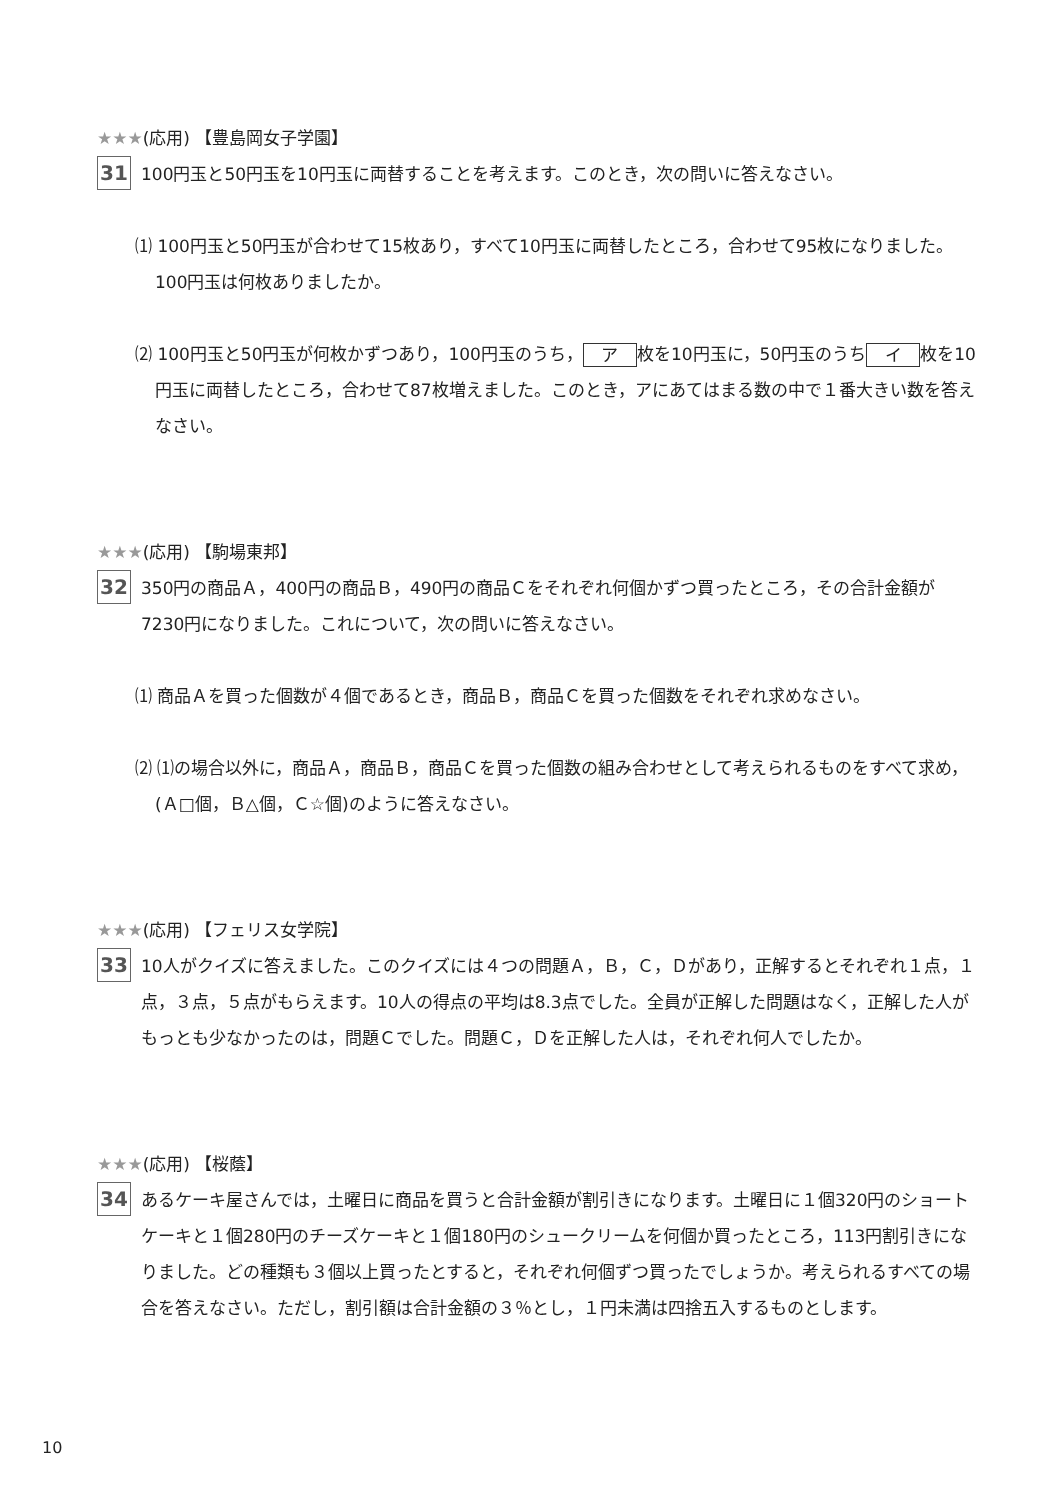★★★(応用) 【豊島岡女子学園】
31
100円玉と50円玉を10円玉に両替することを考えます。このとき，次の問いに答えなさい。
⑴ 100円玉と50円玉が合わせて15枚あり，すべて10円玉に両替したところ，合わせて95枚になりました。100円玉は何枚ありましたか。
⑵ 100円玉と50円玉が何枚かずつあり，100円玉のうち， ア 枚を10円玉に，50円玉のうち イ 枚を10円玉に両替したところ，合わせて87枚増えました。このとき，アにあてはまる数の中で１番大きい数を答えなさい。
★★★(応用) 【駒場東邦】
32
350円の商品Ａ，400円の商品Ｂ，490円の商品Ｃをそれぞれ何個かずつ買ったところ，その合計金額が7230円になりました。これについて，次の問いに答えなさい。
⑴ 商品Ａを買った個数が４個であるとき，商品Ｂ，商品Ｃを買った個数をそれぞれ求めなさい。
⑵ ⑴の場合以外に，商品Ａ，商品Ｂ，商品Ｃを買った個数の組み合わせとして考えられるものをすべて求め，(Ａ□個，Ｂ△個，Ｃ☆個)のように答えなさい。
★★★(応用) 【フェリス女学院】
33
10人がクイズに答えました。このクイズには４つの問題Ａ，Ｂ，Ｃ，Ｄがあり，正解するとそれぞれ１点，１点，３点，５点がもらえます。10人の得点の平均は8.3点でした。全員が正解した問題はなく，正解した人がもっとも少なかったのは，問題Ｃでした。問題Ｃ，Ｄを正解した人は，それぞれ何人でしたか。
★★★(応用) 【桜蔭】
34
あるケーキ屋さんでは，土曜日に商品を買うと合計金額が割引きになります。土曜日に１個320円のショートケーキと１個280円のチーズケーキと１個180円のシュークリームを何個か買ったところ，113円割引きになりました。どの種類も３個以上買ったとすると，それぞれ何個ずつ買ったでしょうか。考えられるすべての場合を答えなさい。ただし，割引額は合計金額の３％とし，１円未満は四捨五入するものとします。
10